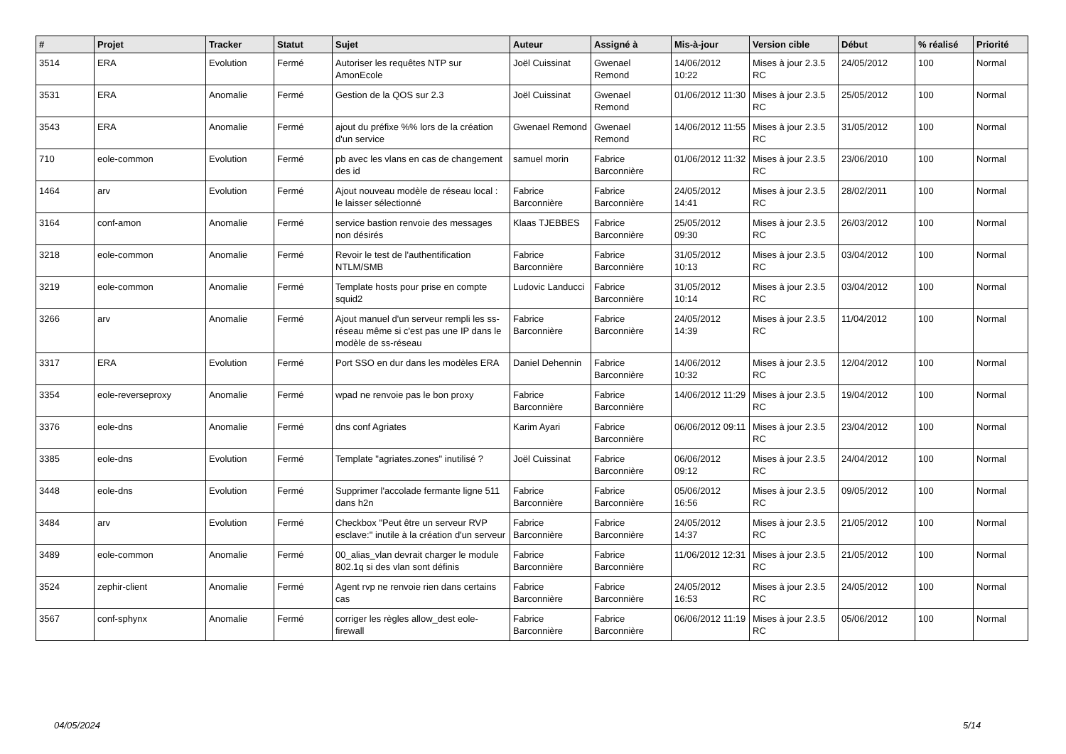| # | Projet | Tracker | Statut | Sujet | Auteur | Assigné à | Mis-à-jour | Version cible | Début | % réalisé | Priorité |
| --- | --- | --- | --- | --- | --- | --- | --- | --- | --- | --- | --- |
| 3514 | ERA | Evolution | Fermé | Autoriser les requêtes NTP sur AmonEcole | Joël Cuissinat | Gwenael Remond | 14/06/2012 10:22 | Mises à jour 2.3.5 RC | 24/05/2012 | 100 | Normal |
| 3531 | ERA | Anomalie | Fermé | Gestion de la QOS sur 2.3 | Joël Cuissinat | Gwenael Remond | 01/06/2012 11:30 | Mises à jour 2.3.5 RC | 25/05/2012 | 100 | Normal |
| 3543 | ERA | Anomalie | Fermé | ajout du préfixe %% lors de la création d'un service | Gwenael Remond | Gwenael Remond | 14/06/2012 11:55 | Mises à jour 2.3.5 RC | 31/05/2012 | 100 | Normal |
| 710 | eole-common | Evolution | Fermé | pb avec les vlans en cas de changement des id | samuel morin | Fabrice Barconnière | 01/06/2012 11:32 | Mises à jour 2.3.5 RC | 23/06/2010 | 100 | Normal |
| 1464 | arv | Evolution | Fermé | Ajout nouveau modèle de réseau local : le laisser sélectionné | Fabrice Barconnière | Fabrice Barconnière | 24/05/2012 14:41 | Mises à jour 2.3.5 RC | 28/02/2011 | 100 | Normal |
| 3164 | conf-amon | Anomalie | Fermé | service bastion renvoie des messages non désirés | Klaas TJEBBES | Fabrice Barconnière | 25/05/2012 09:30 | Mises à jour 2.3.5 RC | 26/03/2012 | 100 | Normal |
| 3218 | eole-common | Anomalie | Fermé | Revoir le test de l'authentification NTLM/SMB | Fabrice Barconnière | Fabrice Barconnière | 31/05/2012 10:13 | Mises à jour 2.3.5 RC | 03/04/2012 | 100 | Normal |
| 3219 | eole-common | Anomalie | Fermé | Template hosts pour prise en compte squid2 | Ludovic Landucci | Fabrice Barconnière | 31/05/2012 10:14 | Mises à jour 2.3.5 RC | 03/04/2012 | 100 | Normal |
| 3266 | arv | Anomalie | Fermé | Ajout manuel d'un serveur rempli les ss-réseau même si c'est pas une IP dans le modèle de ss-réseau | Fabrice Barconnière | Fabrice Barconnière | 24/05/2012 14:39 | Mises à jour 2.3.5 RC | 11/04/2012 | 100 | Normal |
| 3317 | ERA | Evolution | Fermé | Port SSO en dur dans les modèles ERA | Daniel Dehennin | Fabrice Barconnière | 14/06/2012 10:32 | Mises à jour 2.3.5 RC | 12/04/2012 | 100 | Normal |
| 3354 | eole-reverseproxy | Anomalie | Fermé | wpad ne renvoie pas le bon proxy | Fabrice Barconnière | Fabrice Barconnière | 14/06/2012 11:29 | Mises à jour 2.3.5 RC | 19/04/2012 | 100 | Normal |
| 3376 | eole-dns | Anomalie | Fermé | dns conf Agriates | Karim Ayari | Fabrice Barconnière | 06/06/2012 09:11 | Mises à jour 2.3.5 RC | 23/04/2012 | 100 | Normal |
| 3385 | eole-dns | Evolution | Fermé | Template "agriates.zones" inutilisé ? | Joël Cuissinat | Fabrice Barconnière | 06/06/2012 09:12 | Mises à jour 2.3.5 RC | 24/04/2012 | 100 | Normal |
| 3448 | eole-dns | Evolution | Fermé | Supprimer l'accolade fermante ligne 511 dans h2n | Fabrice Barconnière | Fabrice Barconnière | 05/06/2012 16:56 | Mises à jour 2.3.5 RC | 09/05/2012 | 100 | Normal |
| 3484 | arv | Evolution | Fermé | Checkbox "Peut être un serveur RVP esclave:" inutile à la création d'un serveur | Fabrice Barconnière | Fabrice Barconnière | 24/05/2012 14:37 | Mises à jour 2.3.5 RC | 21/05/2012 | 100 | Normal |
| 3489 | eole-common | Anomalie | Fermé | 00_alias_vlan devrait charger le module 802.1q si des vlan sont définis | Fabrice Barconnière | Fabrice Barconnière | 11/06/2012 12:31 | Mises à jour 2.3.5 RC | 21/05/2012 | 100 | Normal |
| 3524 | zephir-client | Anomalie | Fermé | Agent rvp ne renvoie rien dans certains cas | Fabrice Barconnière | Fabrice Barconnière | 24/05/2012 16:53 | Mises à jour 2.3.5 RC | 24/05/2012 | 100 | Normal |
| 3567 | conf-sphynx | Anomalie | Fermé | corriger les règles allow_dest eole-firewall | Fabrice Barconnière | Fabrice Barconnière | 06/06/2012 11:19 | Mises à jour 2.3.5 RC | 05/06/2012 | 100 | Normal |
04/05/2024 5/14